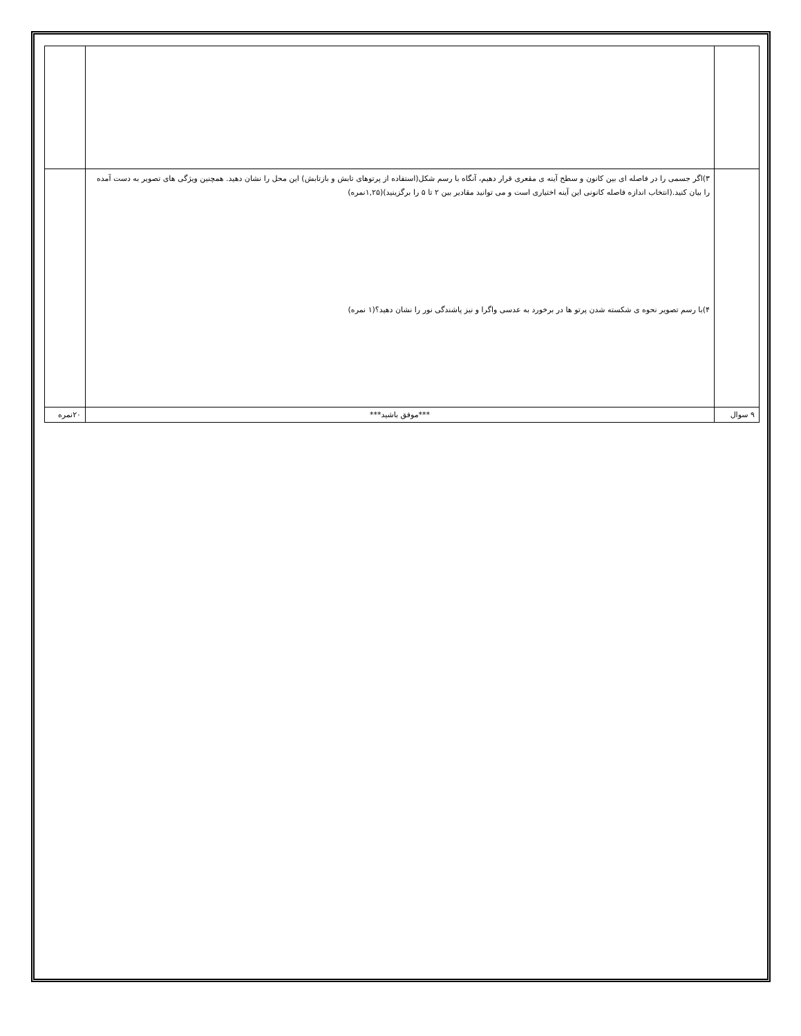| | ۳)اگر جسمی را در فاصله ای بین کانون و سطح آینه ی مقعری قرار دهیم، آنگاه با رسم شکل(استفاده از پرتوهای تابش و بازتابش) این محل را نشان دهید. همچنین ویژگی های تصویر به دست آمده را بیان کنید.(انتخاب اندازه فاصله کانونی این آینه اختیاری است و می توانید مقادیر بین ۲ تا ۵ را برگزینید)(۱,۲۵نمره) ۴)با رسم تصویر نحوه ی شکسته شدن پرتو ها در برخورد به عدسی واگرا و نیز پاشندگی نور را نشان دهید؟(۱ نمره) | |
| ۹ سوال | ***موفق باشید*** | ۲۰نمره |